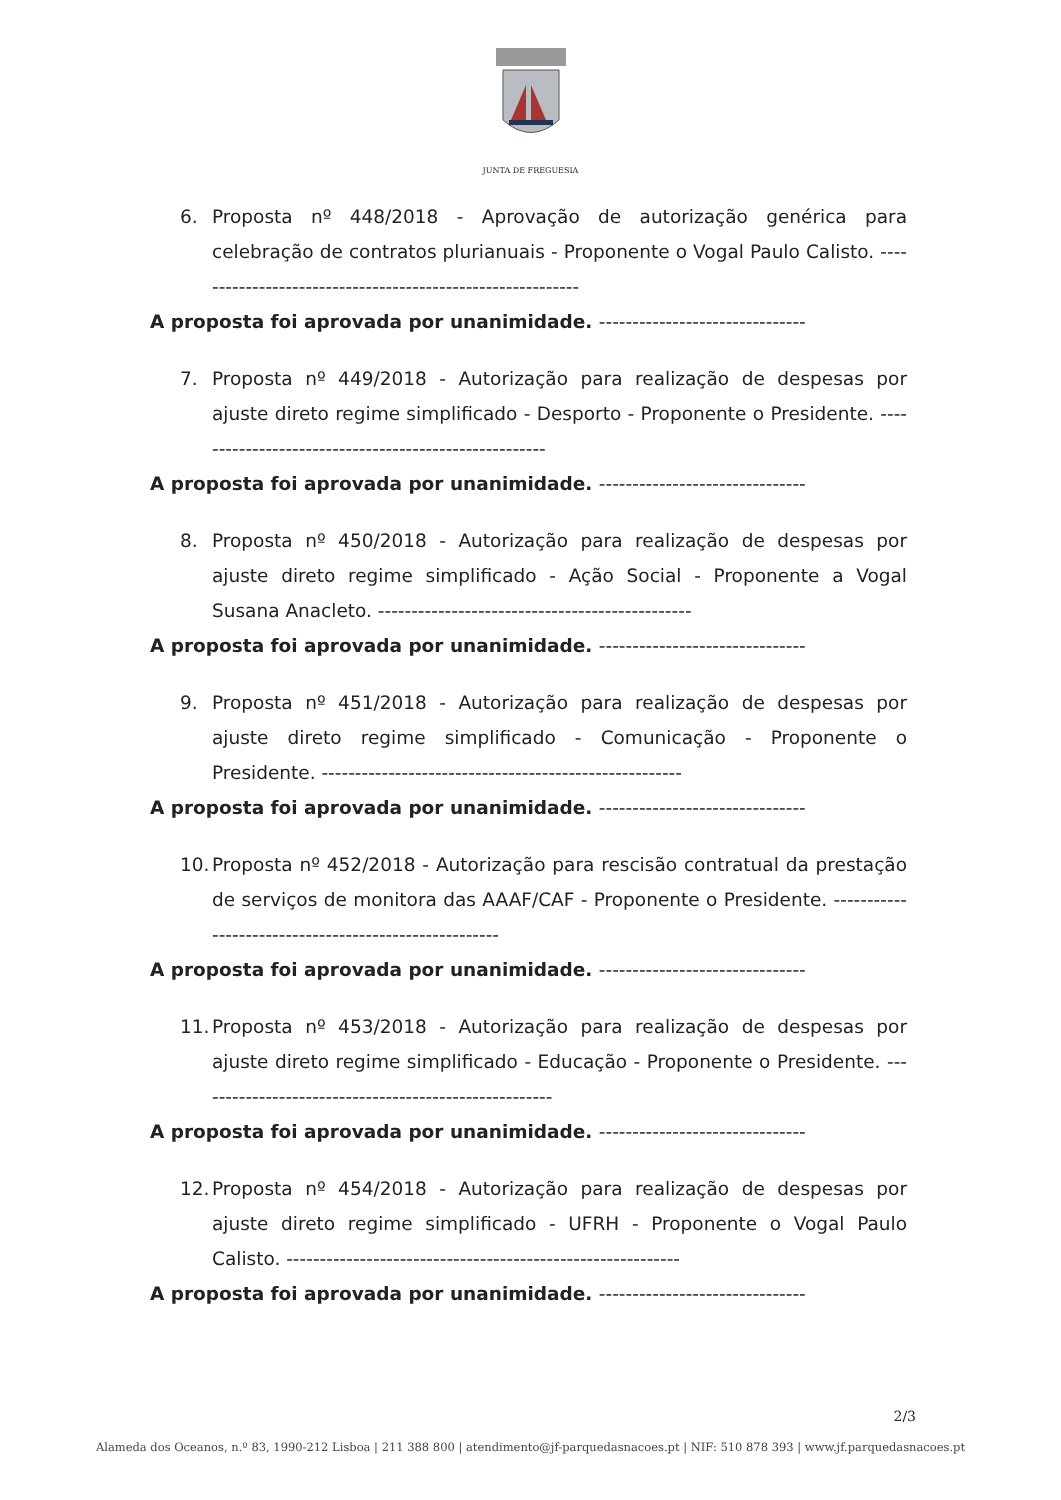JUNTA DE FREGUESIA
6. Proposta nº 448/2018 - Aprovação de autorização genérica para celebração de contratos plurianuais - Proponente o Vogal Paulo Calisto. -----------------------------------------------------------
A proposta foi aprovada por unanimidade. -------------------------------
7. Proposta nº 449/2018 - Autorização para realização de despesas por ajuste direto regime simplificado - Desporto - Proponente o Presidente. ------------------------------------------------------
A proposta foi aprovada por unanimidade. -------------------------------
8. Proposta nº 450/2018 - Autorização para realização de despesas por ajuste direto regime simplificado - Ação Social - Proponente a Vogal Susana Anacleto. -----------------------------------------------
A proposta foi aprovada por unanimidade. -------------------------------
9. Proposta nº 451/2018 - Autorização para realização de despesas por ajuste direto regime simplificado - Comunicação - Proponente o Presidente. ------------------------------------------------------
A proposta foi aprovada por unanimidade. -------------------------------
10.
Proposta nº 452/2018 - Autorização para rescisão contratual da prestação de serviços de monitora das AAAF/CAF - Proponente o Presidente. ------------------------------------------------------
A proposta foi aprovada por unanimidade. -------------------------------
11.
Proposta nº 453/2018 - Autorização para realização de despesas por ajuste direto regime simplificado - Educação - Proponente o Presidente. ------------------------------------------------------
A proposta foi aprovada por unanimidade. -------------------------------
12.
Proposta nº 454/2018 - Autorização para realização de despesas por ajuste direto regime simplificado - UFRH - Proponente o Vogal Paulo Calisto. -----------------------------------------------------------
A proposta foi aprovada por unanimidade. -------------------------------
2/3
Alameda dos Oceanos, n.º 83, 1990-212 Lisboa | 211 388 800 | atendimento@jf-parquedasnacoes.pt | NIF: 510 878 393 | www.jf.parquedasnacoes.pt